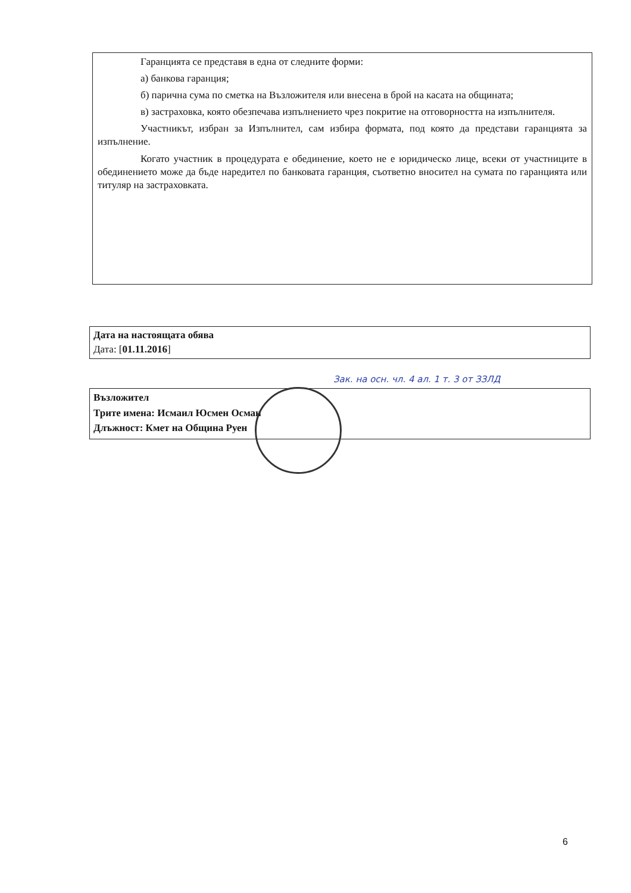Гаранцията се представя в една от следните форми:
а) банкова гаранция;
б) парична сума по сметка на Възложителя или внесена в брой на касата на общината;
в) застраховка, която обезпечава изпълнението чрез покритие на отговорността на изпълнителя.
Участникът, избран за Изпълнител, сам избира формата, под която да представи гаранцията за изпълнение.
Когато участник в процедурата е обединение, което не е юридическо лице, всеки от участниците в обединението може да бъде наредител по банковата гаранция, съответно вносител на сумата по гаранцията или титуляр на застраховката.
Дата на настоящата обява
Дата: [01.11.2016]
Възложител
Трите имена: Исмаил Юсмен Осман
Длъжност: Кмет на Община Руен
Зак. на осн. чл. 4 ал. 1 т. 3 от ЗЗЛД
6